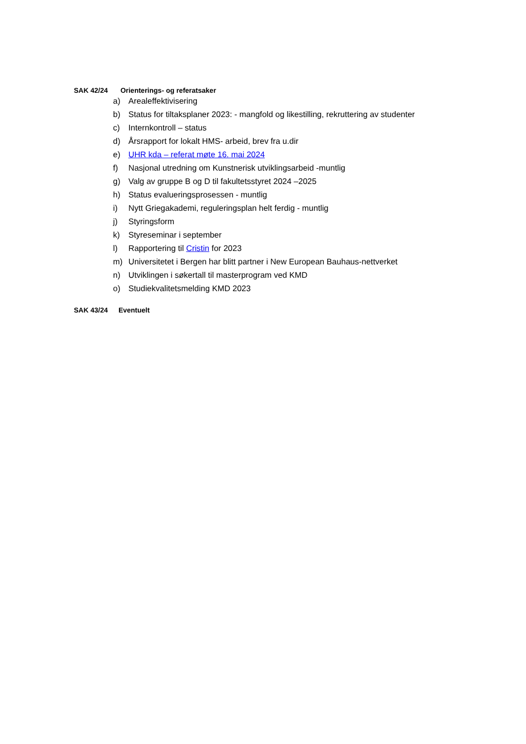SAK 42/24 Orienterings- og referatsaker
a) Arealeffektivisering
b) Status for tiltaksplaner 2023: - mangfold og likestilling, rekruttering av studenter
c) Internkontroll – status
d) Årsrapport for lokalt HMS- arbeid, brev fra u.dir
e) UHR kda – referat møte 16. mai 2024
f) Nasjonal utredning om Kunstnerisk utviklingsarbeid -muntlig
g) Valg av gruppe B og D til fakultetsstyret 2024 –2025
h) Status evalueringsprosessen - muntlig
i) Nytt Griegakademi, reguleringsplan helt ferdig - muntlig
j) Styringsform
k) Styreseminar i september
l) Rapportering til Cristin for 2023
m) Universitetet i Bergen har blitt partner i New European Bauhaus-nettverket
n) Utviklingen i søkertall til masterprogram ved KMD
o) Studiekvalitetsmelding KMD 2023
SAK 43/24 Eventuelt